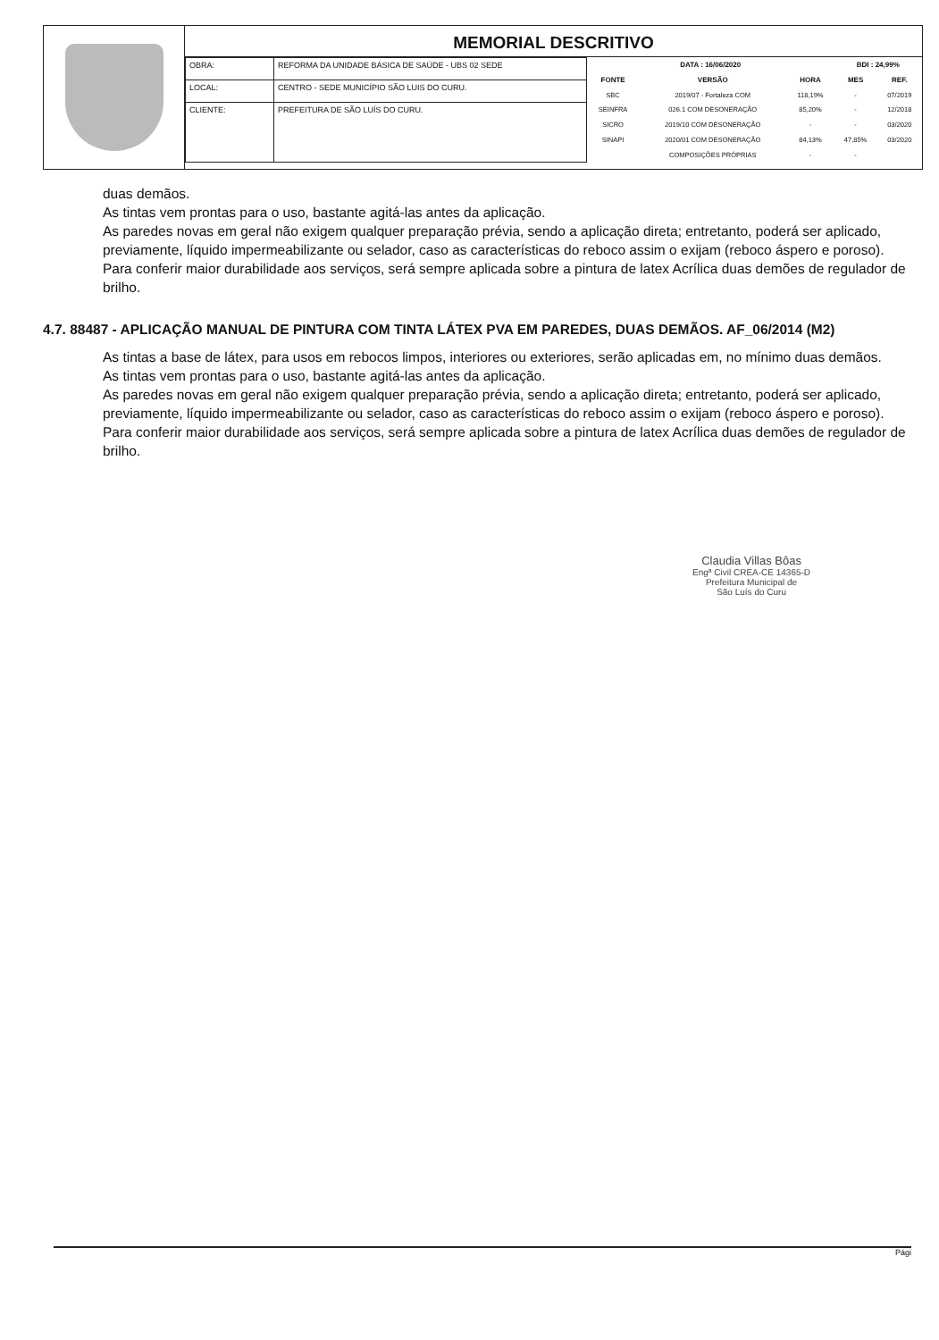MEMORIAL DESCRITIVO
| OBRA: | REFORMA DA UNIDADE BÁSICA DE SAÚDE - UBS 02 SEDE |
| LOCAL: | CENTRO - SEDE MUNICÍPIO SÃO LUIS DO CURU. |
| CLIENTE: | PREFEITURA DE SÃO LUÍS DO CURU. |
| DATA : 16/06/2020 | | | BDI : 24,99% | |
| --- | --- | --- | --- | --- |
| FONTE | VERSÃO | HORA | MES | REF. |
| SBC | 2019/07 - Fortaleza COM | 118,19% | - | 07/2019 |
| SEINFRA | 026.1 COM DESONERAÇÃO | 85,20% | - | 12/2018 |
| SICRO | 2019/10 COM DESONERAÇÃO | - | - | 03/2020 |
| SINAPI | 2020/01 COM DESONERAÇÃO | 84,13% | 47,85% | 03/2020 |
| | COMPOSIÇÕES PRÓPRIAS | - | - | |
duas demãos.
As tintas vem prontas para o uso, bastante agitá-las antes da aplicação.
As paredes novas em geral não exigem qualquer preparação prévia, sendo a aplicação direta; entretanto, poderá ser aplicado, previamente, líquido impermeabilizante ou selador, caso as características do reboco assim o exijam (reboco áspero e poroso).
Para conferir maior durabilidade aos serviços, será sempre aplicada sobre a pintura de latex Acrílica duas demões de regulador de brilho.
4.7. 88487 - APLICAÇÃO MANUAL DE PINTURA COM TINTA LÁTEX PVA EM PAREDES, DUAS DEMÃOS. AF_06/2014 (M2)
As tintas a base de látex, para usos em rebocos limpos, interiores ou exteriores, serão aplicadas em, no mínimo duas demãos.
As tintas vem prontas para o uso, bastante agitá-las antes da aplicação.
As paredes novas em geral não exigem qualquer preparação prévia, sendo a aplicação direta; entretanto, poderá ser aplicado, previamente, líquido impermeabilizante ou selador, caso as características do reboco assim o exijam (reboco áspero e poroso).
Para conferir maior durabilidade aos serviços, será sempre aplicada sobre a pintura de latex Acrílica duas demões de regulador de brilho.
Claudia Villas Bôas
Engª Civil CREA-CE 14365-D
Prefeitura Municipal de
São Luís do Curu
Pági